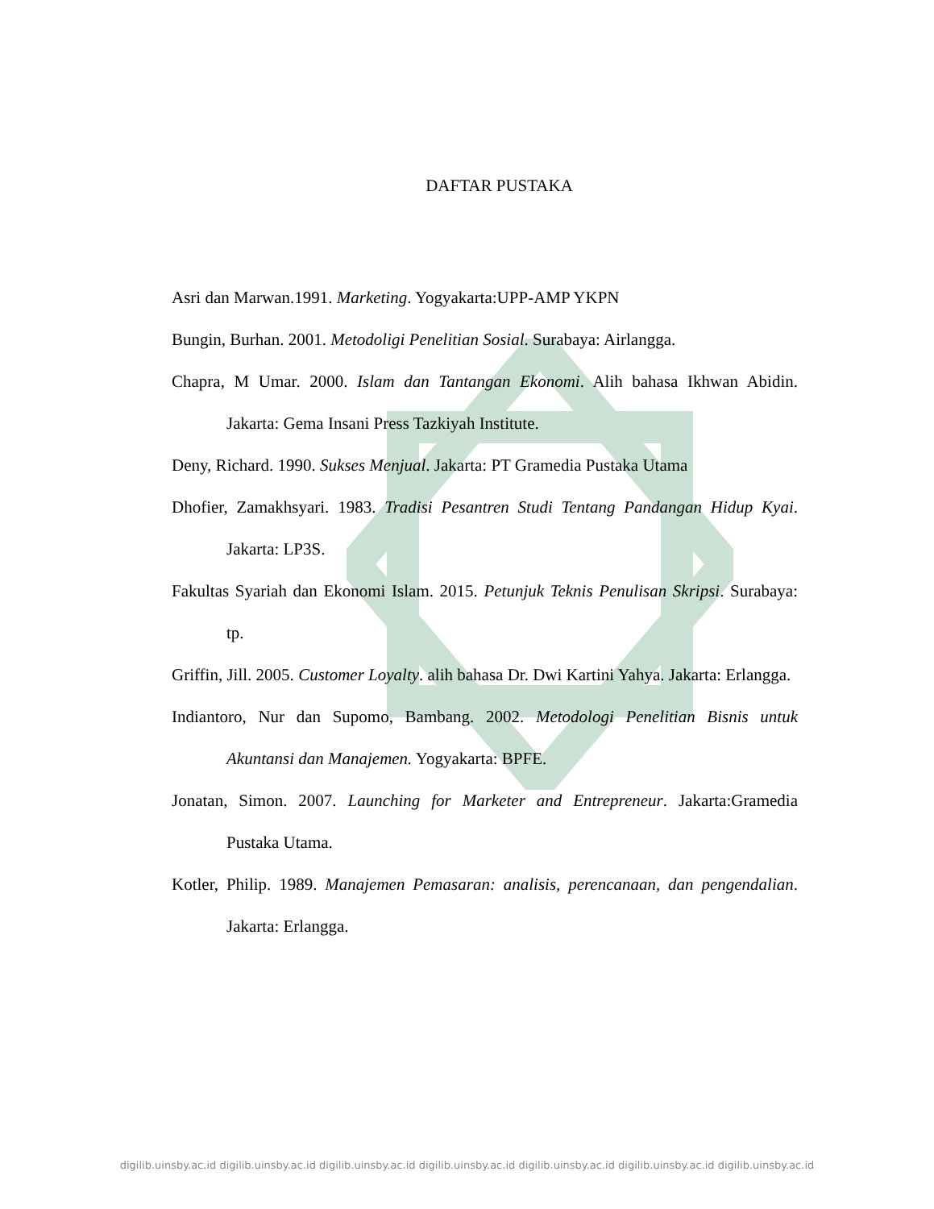DAFTAR PUSTAKA
Asri dan Marwan.1991. Marketing. Yogyakarta:UPP-AMP YKPN
Bungin, Burhan. 2001. Metodoligi Penelitian Sosial. Surabaya: Airlangga.
Chapra, M Umar. 2000. Islam dan Tantangan Ekonomi. Alih bahasa Ikhwan Abidin. Jakarta: Gema Insani Press Tazkiyah Institute.
Deny, Richard. 1990. Sukses Menjual. Jakarta: PT Gramedia Pustaka Utama
Dhofier, Zamakhsyari. 1983. Tradisi Pesantren Studi Tentang Pandangan Hidup Kyai. Jakarta: LP3S.
Fakultas Syariah dan Ekonomi Islam. 2015. Petunjuk Teknis Penulisan Skripsi. Surabaya: tp.
Griffin, Jill. 2005. Customer Loyalty. alih bahasa Dr. Dwi Kartini Yahya. Jakarta: Erlangga.
Indiantoro, Nur dan Supomo, Bambang. 2002. Metodologi Penelitian Bisnis untuk Akuntansi dan Manajemen. Yogyakarta: BPFE.
Jonatan, Simon. 2007. Launching for Marketer and Entrepreneur. Jakarta:Gramedia Pustaka Utama.
Kotler, Philip. 1989. Manajemen Pemasaran: analisis, perencanaan, dan pengendalian. Jakarta: Erlangga.
digilib.uinsby.ac.id digilib.uinsby.ac.id digilib.uinsby.ac.id digilib.uinsby.ac.id digilib.uinsby.ac.id digilib.uinsby.ac.id digilib.uinsby.ac.id